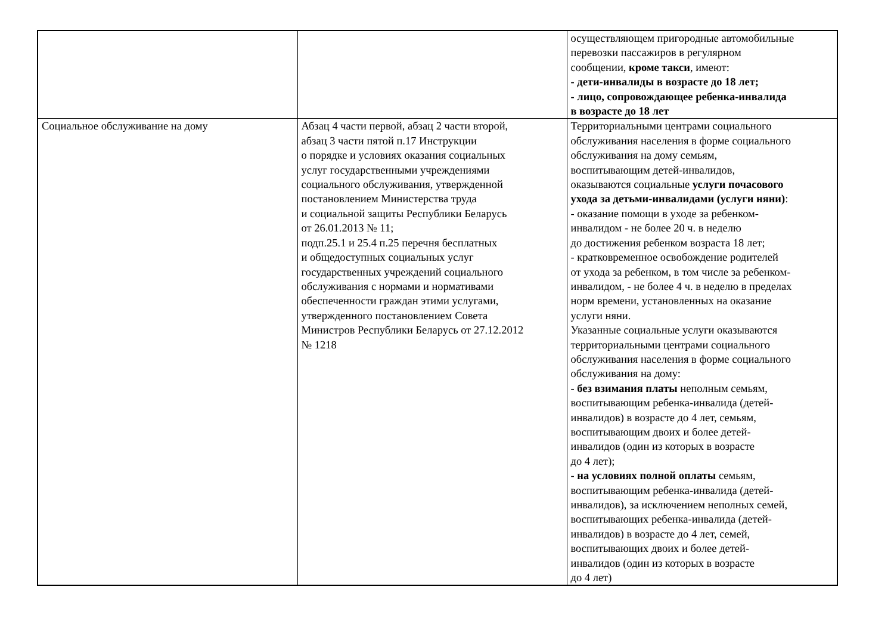| | | осуществляющем пригородные автомобильные перевозки пассажиров в регулярном сообщении, кроме такси , имеют: - дети-инвалиды в возрасте до 18 лет; - лицо, сопровождающее ребенка-инвалида в возрасте до 18 лет |
| Социальное обслуживание на дому | Абзац 4 части первой, абзац 2 части второй, абзац 3 части пятой п.17 Инструкции о порядке и условиях оказания социальных услуг государственными учреждениями социального обслуживания, утвержденной постановлением Министерства труда и социальной защиты Республики Беларусь от 26.01.2013 № 11; подп.25.1 и 25.4 п.25 перечня бесплатных и общедоступных социальных услуг государственных учреждений социального обслуживания с нормами и нормативами обеспеченности граждан этими услугами, утвержденного постановлением Совета Министров Республики Беларусь от 27.12.2012 № 1218 | Территориальными центрами социального обслуживания населения в форме социального обслуживания на дому семьям, воспитывающим детей-инвалидов, оказываются социальные услуги почасового ухода за детьми-инвалидами (услуги няни) : - оказание помощи в уходе за ребенком- инвалидом - не более 20 ч. в неделю до достижения ребенком возраста 18 лет; - кратковременное освобождение родителей от ухода за ребенком, в том числе за ребенком- инвалидом, - не более 4 ч. в неделю в пределах норм времени, установленных на оказание услуги няни. Указанные социальные услуги оказываются территориальными центрами социального обслуживания населения в форме социального обслуживания на дому: - без взимания платы неполным семьям, воспитывающим ребенка-инвалида (детей- инвалидов) в возрасте до 4 лет, семьям, воспитывающим двоих и более детей- инвалидов (один из которых в возрасте до 4 лет); - на условиях полной оплаты семьям, воспитывающим ребенка-инвалида (детей- инвалидов), за исключением неполных семей, воспитывающих ребенка-инвалида (детей- инвалидов) в возрасте до 4 лет, семей, воспитывающих двоих и более детей- инвалидов (один из которых в возрасте до 4 лет) |